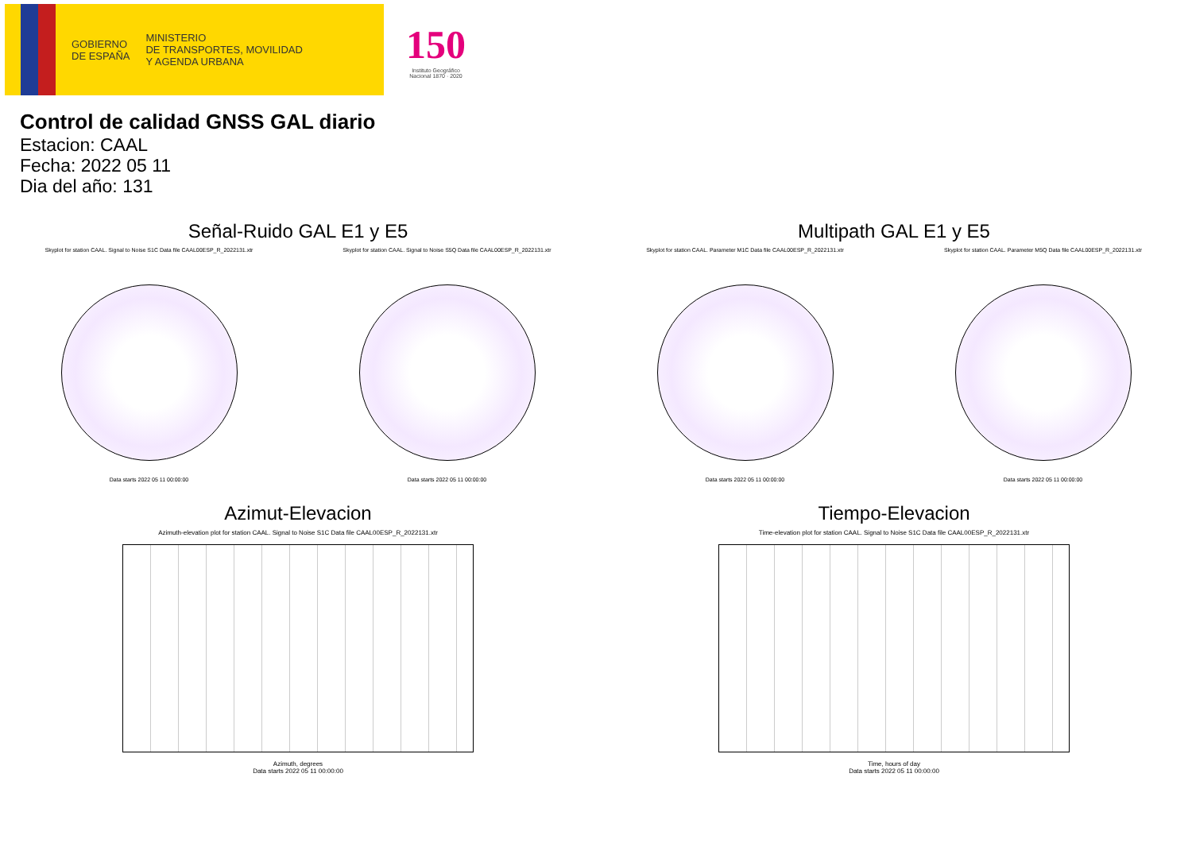GOBIERNO
DE ESPAÑA
MINISTERIO
DE TRANSPORTES, MOVILIDAD
Y AGENDA URBANA
150
Instituto Geográfico
Nacional 1870 · 2020
Control de calidad GNSS GAL diario
Estacion: CAAL
Fecha: 2022 05 11
Dia del año: 131
Señal-Ruido GAL E1 y E5
Skyplot for station CAAL. Signal to Noise S1C Data file CAAL00ESP_R_2022131.xtr
Data starts 2022 05 11 00:00:00
Skyplot for station CAAL. Signal to Noise S5Q Data file CAAL00ESP_R_2022131.xtr
Data starts 2022 05 11 00:00:00
Multipath GAL E1 y E5
Skyplot for station CAAL. Parameter M1C Data file CAAL00ESP_R_2022131.xtr
Data starts 2022 05 11 00:00:00
Skyplot for station CAAL. Parameter M5Q Data file CAAL00ESP_R_2022131.xtr
Data starts 2022 05 11 00:00:00
Azimut-Elevacion
Azimuth-elevation plot for station CAAL. Signal to Noise S1C Data file CAAL00ESP_R_2022131.xtr
Azimuth, degrees
Data starts 2022 05 11 00:00:00
Tiempo-Elevacion
Time-elevation plot for station CAAL. Signal to Noise S1C Data file CAAL00ESP_R_2022131.xtr
Time, hours of day
Data starts 2022 05 11 00:00:00